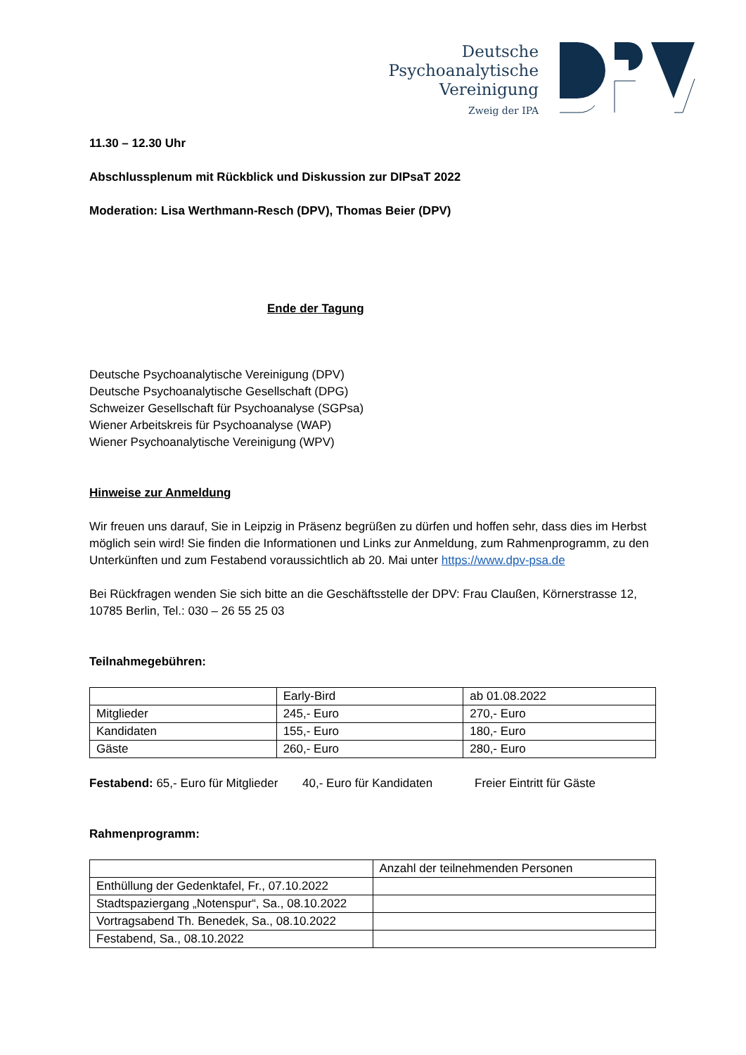Deutsche
Psychoanalytische
Vereinigung
Zweig der IPA
11.30 – 12.30 Uhr
Abschlussplenum mit Rückblick und Diskussion zur DIPsaT 2022
Moderation: Lisa Werthmann-Resch (DPV), Thomas Beier (DPV)
Ende der Tagung
Deutsche Psychoanalytische Vereinigung (DPV)
Deutsche Psychoanalytische Gesellschaft (DPG)
Schweizer Gesellschaft für Psychoanalyse (SGPsa)
Wiener Arbeitskreis für Psychoanalyse (WAP)
Wiener Psychoanalytische Vereinigung (WPV)
Hinweise zur Anmeldung
Wir freuen uns darauf, Sie in Leipzig in Präsenz begrüßen zu dürfen und hoffen sehr, dass dies im Herbst möglich sein wird! Sie finden die Informationen und Links zur Anmeldung, zum Rahmenprogramm, zu den Unterkünften und zum Festabend voraussichtlich ab 20. Mai unter https://www.dpv-psa.de
Bei Rückfragen wenden Sie sich bitte an die Geschäftsstelle der DPV: Frau Claußen, Körnerstrasse 12, 10785 Berlin, Tel.: 030 – 26 55 25 03
Teilnahmegebühren:
| | Early-Bird | ab 01.08.2022 |
| Mitglieder | 245,- Euro | 270,- Euro |
| Kandidaten | 155,- Euro | 180,- Euro |
| Gäste | 260,- Euro | 280,- Euro |
Festabend: 65,- Euro für Mitglieder 40,- Euro für Kandidaten Freier Eintritt für Gäste
Rahmenprogramm:
| | Anzahl der teilnehmenden Personen |
| Enthüllung der Gedenktafel, Fr., 07.10.2022 | |
| Stadtspaziergang „Notenspur“, Sa., 08.10.2022 | |
| Vortragsabend Th. Benedek, Sa., 08.10.2022 | |
| Festabend, Sa., 08.10.2022 | |